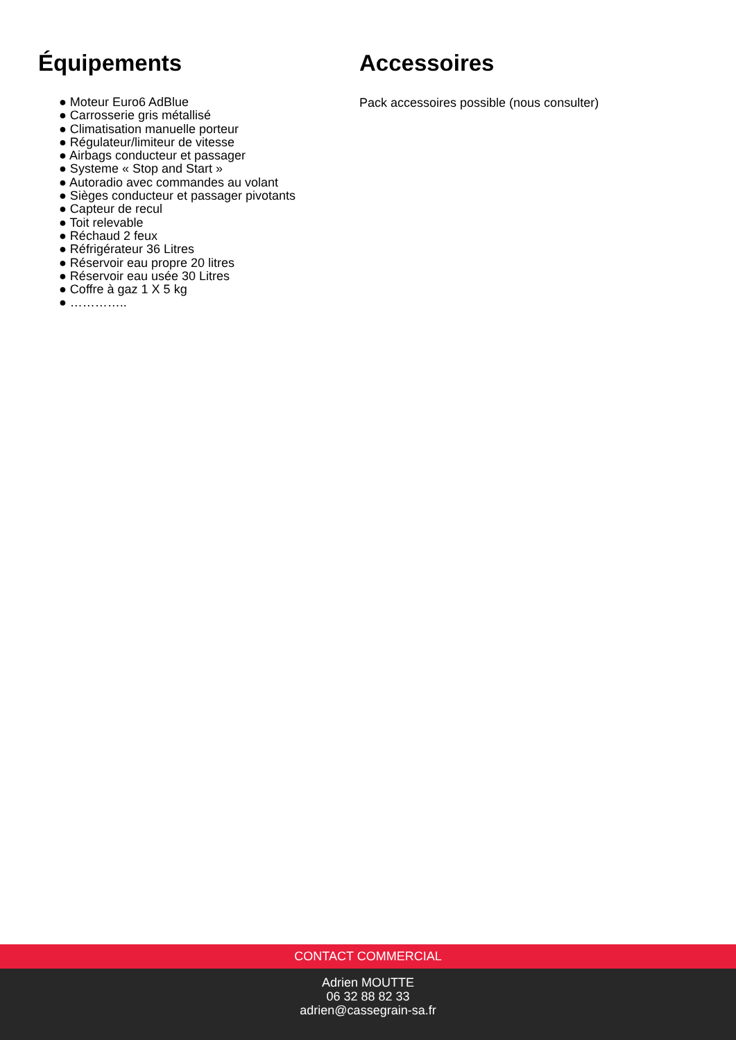Équipements
● Moteur Euro6 AdBlue
● Carrosserie gris métallisé
● Climatisation manuelle porteur
● Régulateur/limiteur de vitesse
● Airbags conducteur et passager
● Systeme « Stop and Start »
● Autoradio avec commandes au volant
● Sièges conducteur et passager pivotants
● Capteur de recul
● Toit relevable
● Réchaud 2 feux
● Réfrigérateur 36 Litres
● Réservoir eau propre 20 litres
● Réservoir eau usée 30 Litres
● Coffre à gaz 1 X 5 kg
● …………..
Accessoires
Pack accessoires possible (nous consulter)
CONTACT COMMERCIAL
Adrien MOUTTE
06 32 88 82 33
adrien@cassegrain-sa.fr